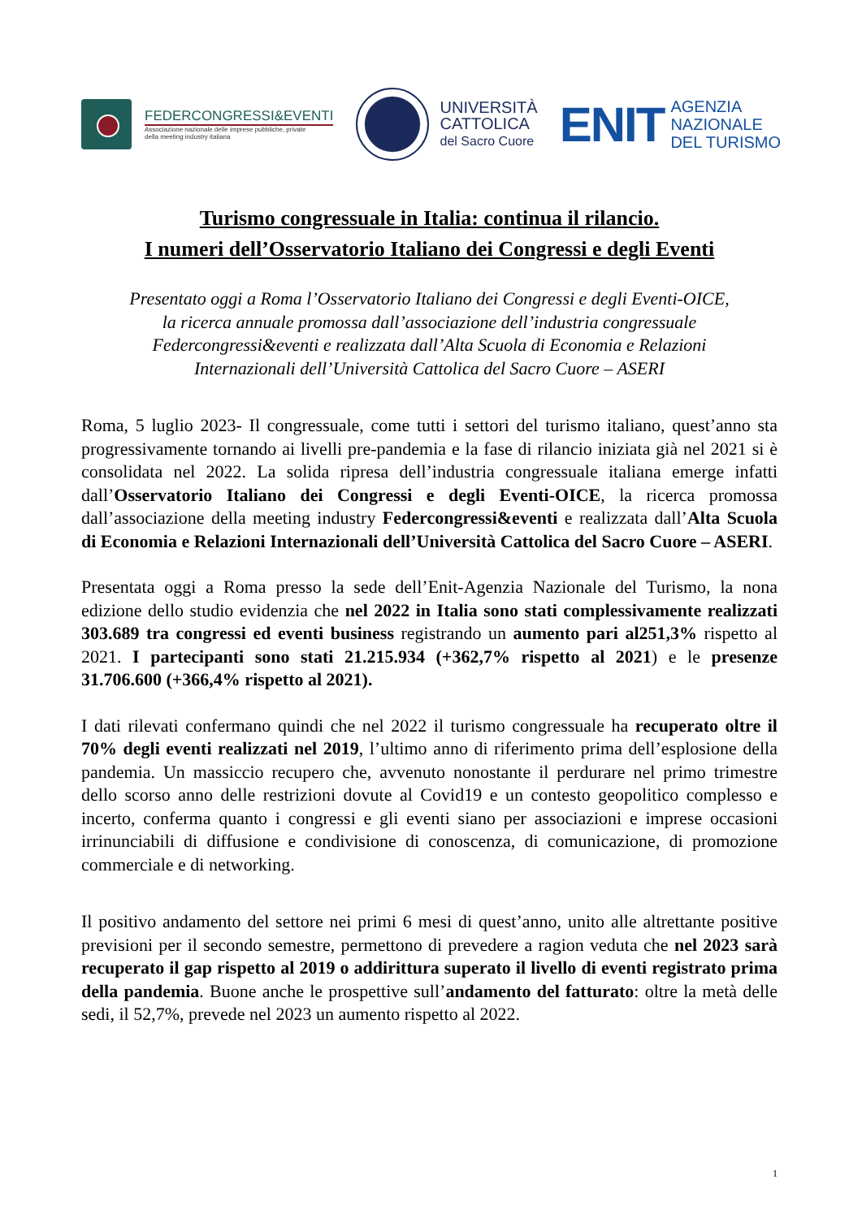FEDERCONGRESSI&EVENTI
Associazione nazionale delle imprese pubbliche, private
della meeting industry italiana
UNIVERSITÀ
CATTOLICA
del Sacro Cuore
ENIT AGENZIA
NAZIONALE
DEL TURISMO
Turismo congressuale in Italia: continua il rilancio.
I numeri dell’Osservatorio Italiano dei Congressi e degli Eventi
Presentato oggi a Roma l’Osservatorio Italiano dei Congressi e degli Eventi-OICE,
la ricerca annuale promossa dall’associazione dell’industria congressuale
Federcongressi&eventi e realizzata dall’Alta Scuola di Economia e Relazioni
Internazionali dell’Università Cattolica del Sacro Cuore – ASERI
Roma, 5 luglio 2023- Il congressuale, come tutti i settori del turismo italiano, quest’anno sta progressivamente tornando ai livelli pre-pandemia e la fase di rilancio iniziata già nel 2021 si è consolidata nel 2022. La solida ripresa dell’industria congressuale italiana emerge infatti dall’Osservatorio Italiano dei Congressi e degli Eventi-OICE, la ricerca promossa dall’associazione della meeting industry Federcongressi&eventi e realizzata dall’Alta Scuola di Economia e Relazioni Internazionali dell’Università Cattolica del Sacro Cuore – ASERI.
Presentata oggi a Roma presso la sede dell’Enit-Agenzia Nazionale del Turismo, la nona edizione dello studio evidenzia che nel 2022 in Italia sono stati complessivamente realizzati 303.689 tra congressi ed eventi business registrando un aumento pari al251,3% rispetto al 2021. I partecipanti sono stati 21.215.934 (+362,7% rispetto al 2021) e le presenze 31.706.600 (+366,4% rispetto al 2021).
I dati rilevati confermano quindi che nel 2022 il turismo congressuale ha recuperato oltre il 70% degli eventi realizzati nel 2019, l’ultimo anno di riferimento prima dell’esplosione della pandemia. Un massiccio recupero che, avvenuto nonostante il perdurare nel primo trimestre dello scorso anno delle restrizioni dovute al Covid19 e un contesto geopolitico complesso e incerto, conferma quanto i congressi e gli eventi siano per associazioni e imprese occasioni irrinunciabili di diffusione e condivisione di conoscenza, di comunicazione, di promozione commerciale e di networking.
Il positivo andamento del settore nei primi 6 mesi di quest’anno, unito alle altrettante positive previsioni per il secondo semestre, permettono di prevedere a ragion veduta che nel 2023 sarà recuperato il gap rispetto al 2019 o addirittura superato il livello di eventi registrato prima della pandemia. Buone anche le prospettive sull’andamento del fatturato: oltre la metà delle sedi, il 52,7%, prevede nel 2023 un aumento rispetto al 2022.
1